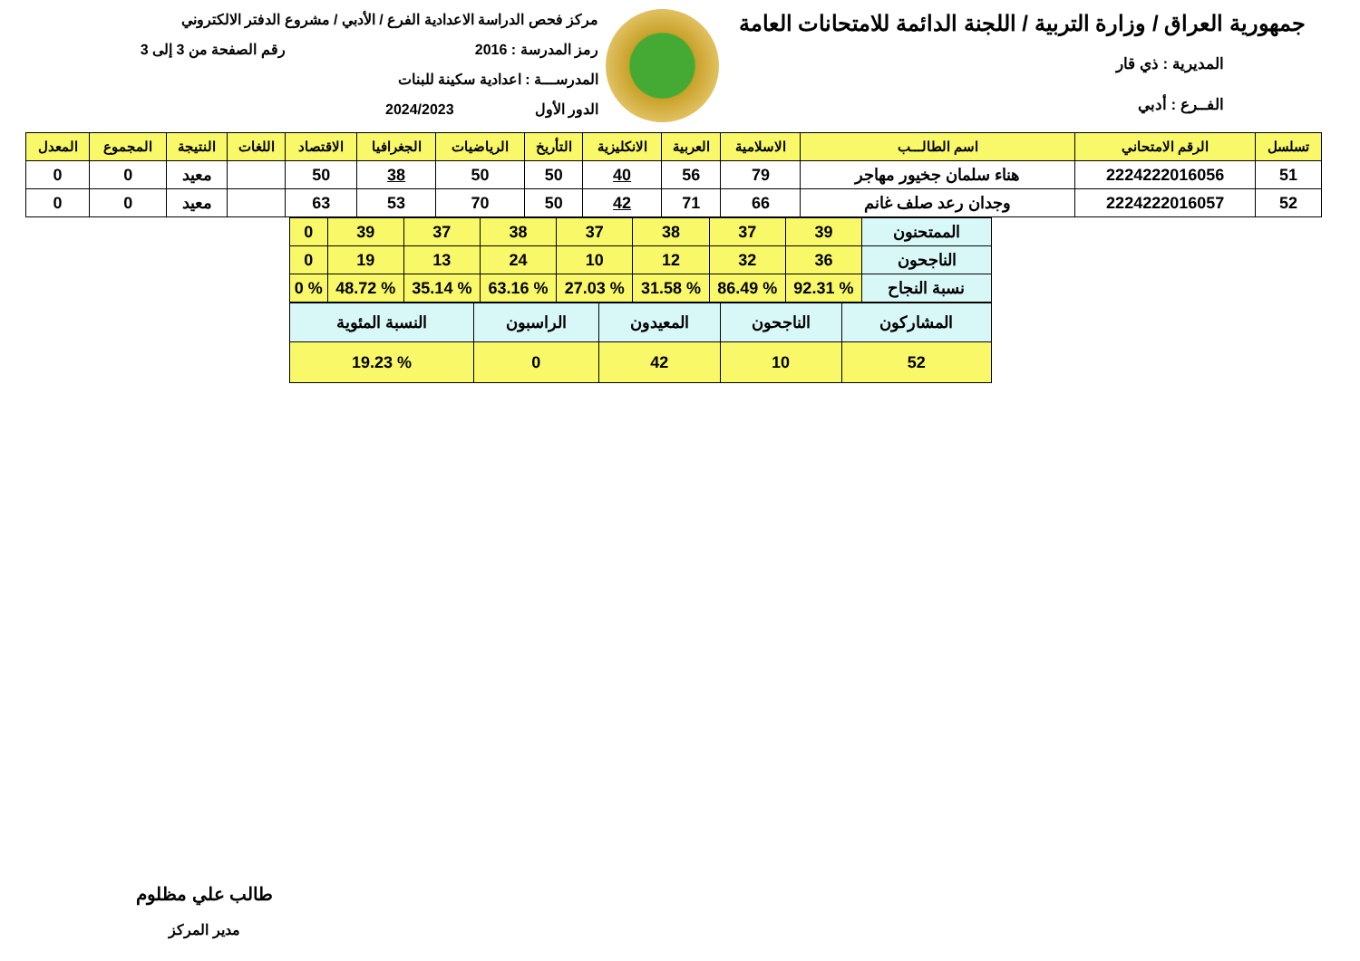جمهورية العراق / وزارة التربية / اللجنة الدائمة للامتحانات العامة
المديرية : ذي قار
الفــرع : أدبي
مركز فحص الدراسة الاعدادية الفرع / الأدبي / مشروع الدفتر الالكتروني
رمز المدرسة : 2016 رقم الصفحة من 3 إلى 3
المدرســـة : اعدادية سكينة للبنات
الدور الأول 2024/2023
| تسلسل | الرقم الامتحاني | اسم الطالـــب | الاسلامية | العربية | الانكليزية | التأريخ | الرياضيات | الجغرافيا | الاقتصاد | اللغات | النتيجة | المجموع | المعدل |
| --- | --- | --- | --- | --- | --- | --- | --- | --- | --- | --- | --- | --- | --- |
| 51 | 2224222016056 | هناء سلمان جخيور مهاجر | 79 | 56 | 40 | 50 | 50 | 38 | 50 | | معيد | 0 | 0 |
| 52 | 2224222016057 | وجدان رعد صلف غانم | 66 | 71 | 42 | 50 | 70 | 53 | 63 | | معيد | 0 | 0 |
| الممتحنون | 39 | 37 | 38 | 37 | 38 | 37 | 39 | 0 |
| الناجحون | 36 | 32 | 12 | 10 | 24 | 13 | 19 | 0 |
| نسبة النجاح | % 92.31 | % 86.49 | % 31.58 | % 27.03 | % 63.16 | % 35.14 | % 48.72 | % 0 |
| المشاركون | الناجحون | المعيدون | الراسبون | النسبة المئوية |
| 52 | 10 | 42 | 0 | % 19.23 |
طالب علي مظلوم
مدير المركز